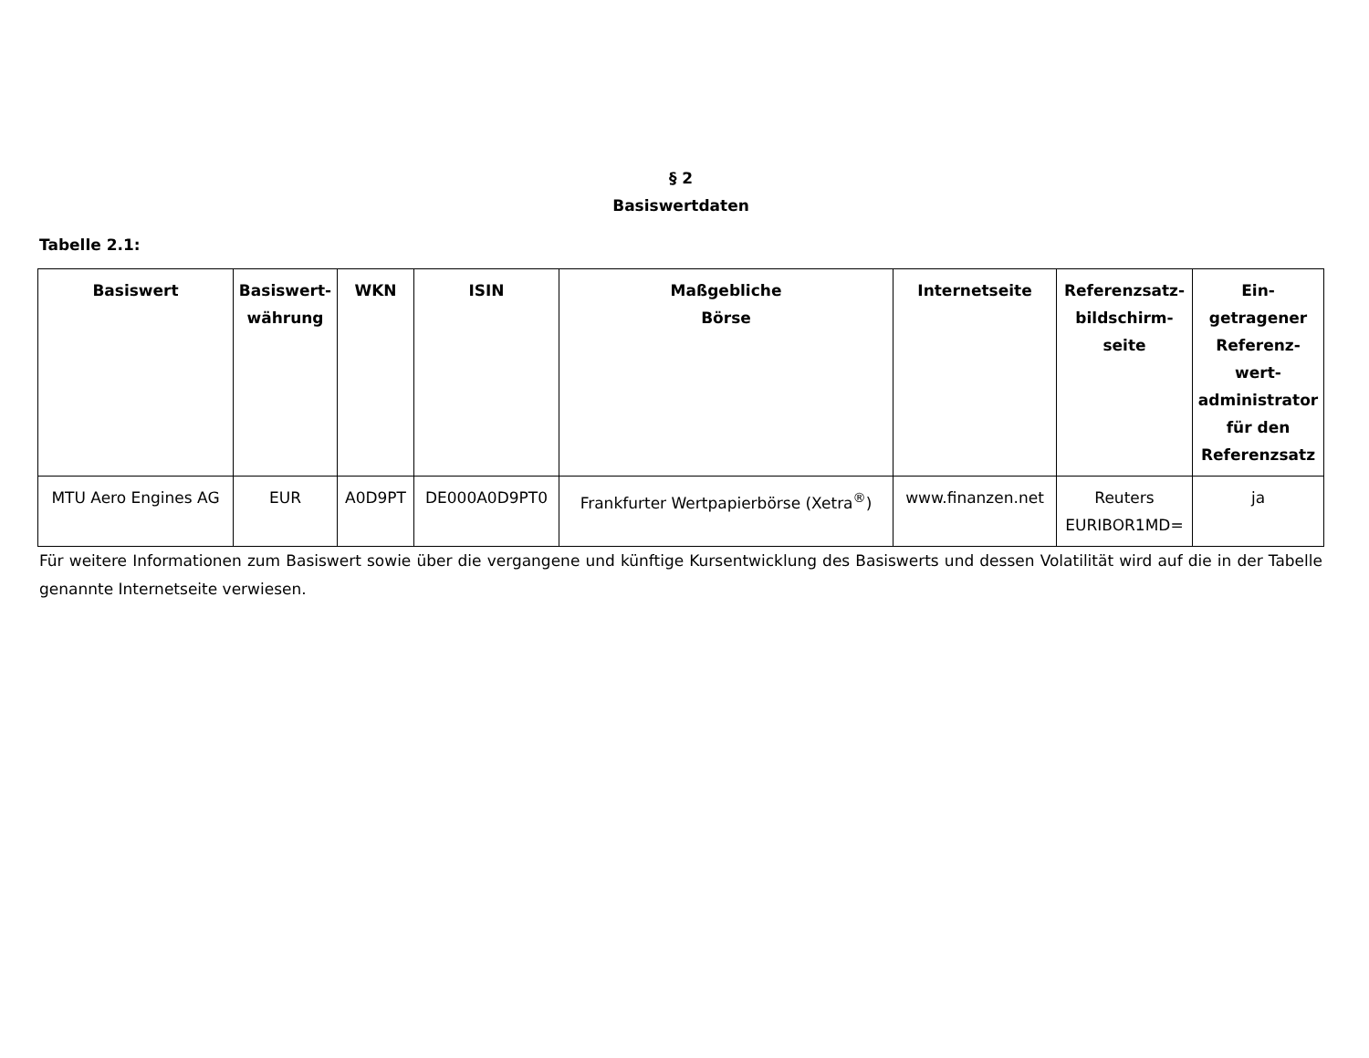§ 2
Basiswertdaten
Tabelle 2.1:
| Basiswert | Basiswert- währung | WKN | ISIN | Maßgebliche Börse | Internetseite | Referenzsatz- bildschirm- seite | Ein- getragener Referenz- wert- administrator für den Referenzsatz |
| --- | --- | --- | --- | --- | --- | --- | --- |
| MTU Aero Engines AG | EUR | A0D9PT | DE000A0D9PT0 | Frankfurter Wertpapierbörse (Xetra<sup>®</sup>) | www.finanzen.net | Reuters EURIBOR1MD= | ja |
Für weitere Informationen zum Basiswert sowie über die vergangene und künftige Kursentwicklung des Basiswerts und dessen Volatilität wird auf die in der Tabelle genannte Internetseite verwiesen.